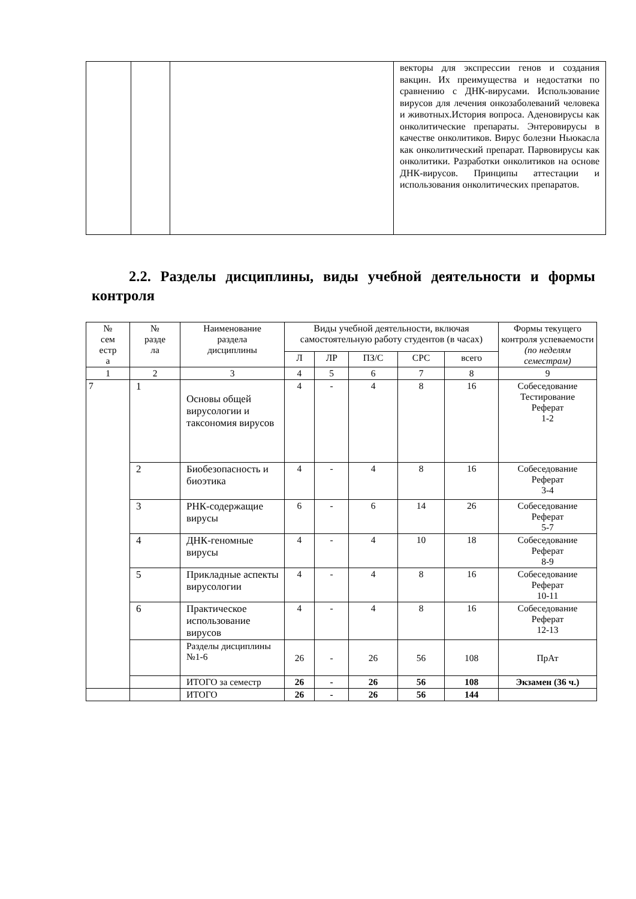| | | | векторы для экспрессии генов и создания вакцин. Их преимущества и недостатки по сравнению с ДНК-вирусами. Использование вирусов для лечения онкозаболеваний человека и животных.История вопроса. Аденовирусы как онколитические препараты. Энтеровирусы в качестве онколитиков. Вирус болезни Ньюкасла как онколитический препарат. Парвовирусы как онколитики. Разработки онколитиков на основе ДНК-вирусов. Принципы аттестации и использования онколитических препаратов. |
2.2. Разделы дисциплины, виды учебной деятельности и формы контроля
| № сем естр а | № разде ла | Наименование раздела дисциплины | Виды учебной деятельности, включая самостоятельную работу студентов (в часах) | | | | | Формы текущего контроля успеваемости (по неделям семестрам) |
| --- | --- | --- | --- | --- | --- | --- | --- | --- |
| | | | Л | ЛР | ПЗ/С | СРС | всего | |
| 1 | 2 | 3 | 4 | 5 | 6 | 7 | 8 | 9 |
| 7 | 1 | Основы общей вирусологии и таксономия вирусов | 4 | - | 4 | 8 | 16 | Собеседование Тестирование Реферат 1-2 |
| | 2 | Биобезопасность и биоэтика | 4 | - | 4 | 8 | 16 | Собеседование Реферат 3-4 |
| | 3 | РНК-содержащие вирусы | 6 | - | 6 | 14 | 26 | Собеседование Реферат 5-7 |
| | 4 | ДНК-геномные вирусы | 4 | - | 4 | 10 | 18 | Собеседование Реферат 8-9 |
| | 5 | Прикладные аспекты вирусологии | 4 | - | 4 | 8 | 16 | Собеседование Реферат 10-11 |
| | 6 | Практическое использование вирусов | 4 | - | 4 | 8 | 16 | Собеседование Реферат 12-13 |
| | | Разделы дисциплины №1-6 | 26 | - | 26 | 56 | 108 | ПрАт |
| | | ИТОГО за семестр | 26 | - | 26 | 56 | 108 | Экзамен (36 ч.) |
| | | ИТОГО | 26 | - | 26 | 56 | 144 | |